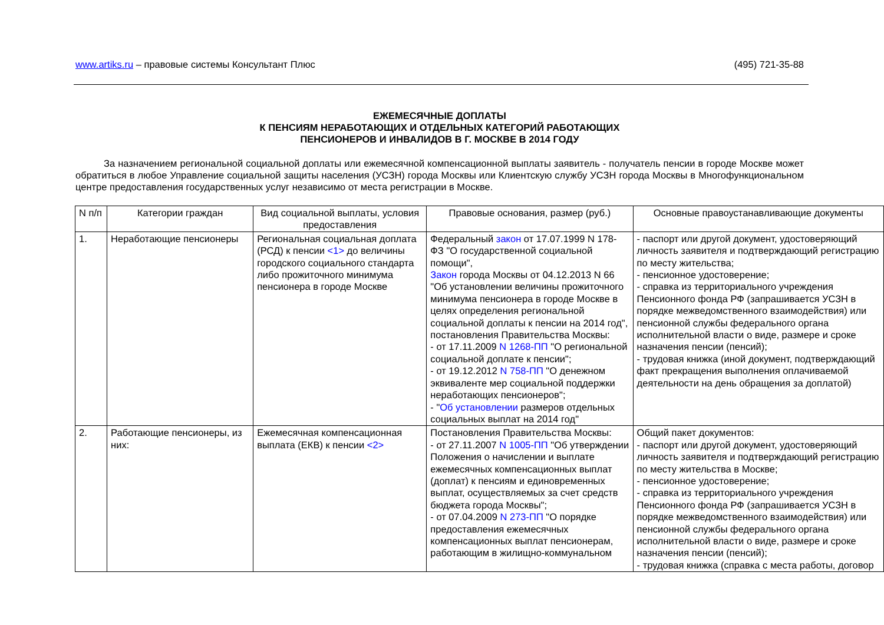www.artiks.ru – правовые системы Консультант Плюс (495) 721-35-88
ЕЖЕМЕСЯЧНЫЕ ДОПЛАТЫ
К ПЕНСИЯМ НЕРАБОТАЮЩИХ И ОТДЕЛЬНЫХ КАТЕГОРИЙ РАБОТАЮЩИХ
ПЕНСИОНЕРОВ И ИНВАЛИДОВ В Г. МОСКВЕ В 2014 ГОДУ
За назначением региональной социальной доплаты или ежемесячной компенсационной выплаты заявитель - получатель пенсии в городе Москве может обратиться в любое Управление социальной защиты населения (УСЗН) города Москвы или Клиентскую службу УСЗН города Москвы в Многофункциональном центре предоставления государственных услуг независимо от места регистрации в Москве.
| N п/п | Категории граждан | Вид социальной выплаты, условия предоставления | Правовые основания, размер (руб.) | Основные правоустанавливающие документы |
| --- | --- | --- | --- | --- |
| 1. | Неработающие пенсионеры | Региональная социальная доплата (РСД) к пенсии <1> до величины городского социального стандарта либо прожиточного минимума пенсионера в городе Москве | Федеральный закон от 17.07.1999 N 178-ФЗ "О государственной социальной помощи", Закон города Москвы от 04.12.2013 N 66 "Об установлении величины прожиточного минимума пенсионера в городе Москве в целях определения региональной социальной доплаты к пенсии на 2014 год", постановления Правительства Москвы: - от 17.11.2009 N 1268-ПП "О региональной социальной доплате к пенсии"; - от 19.12.2012 N 758-ПП "О денежном эквиваленте мер социальной поддержки неработающих пенсионеров"; - " Об установлении размеров отдельных социальных выплат на 2014 год" | - паспорт или другой документ, удостоверяющий личность заявителя и подтверждающий регистрацию по месту жительства; - пенсионное удостоверение; - справка из территориального учреждения Пенсионного фонда РФ (запрашивается УСЗН в порядке межведомственного взаимодействия) или пенсионной службы федерального органа исполнительной власти о виде, размере и сроке назначения пенсии (пенсий); - трудовая книжка (иной документ, подтверждающий факт прекращения выполнения оплачиваемой деятельности на день обращения за доплатой) |
| 2. | Работающие пенсионеры, из них: | Ежемесячная компенсационная выплата (ЕКВ) к пенсии <2> | Постановления Правительства Москвы: - от 27.11.2007 N 1005-ПП "Об утверждении Положения о начислении и выплате ежемесячных компенсационных выплат (доплат) к пенсиям и единовременных выплат, осуществляемых за счет средств бюджета города Москвы"; - от 07.04.2009 N 273-ПП "О порядке предоставления ежемесячных компенсационных выплат пенсионерам, работающим в жилищно-коммунальном | Общий пакет документов: - паспорт или другой документ, удостоверяющий личность заявителя и подтверждающий регистрацию по месту жительства в Москве; - пенсионное удостоверение; - справка из территориального учреждения Пенсионного фонда РФ (запрашивается УСЗН в порядке межведомственного взаимодействия) или пенсионной службы федерального органа исполнительной власти о виде, размере и сроке назначения пенсии (пенсий); - трудовая книжка (справка с места работы, договор |